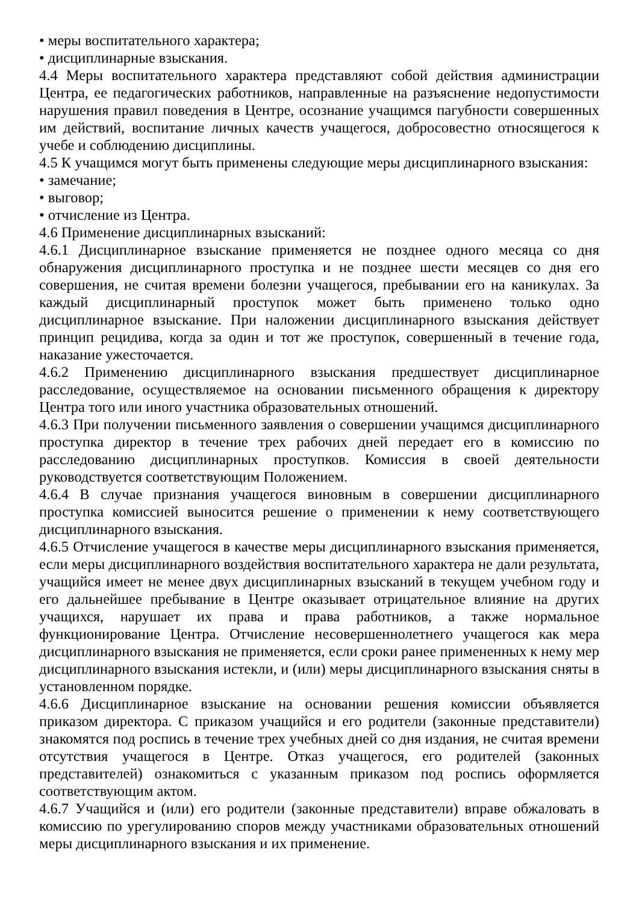• меры воспитательного характера;
• дисциплинарные взыскания.
4.4 Меры воспитательного характера представляют собой действия администрации Центра, ее педагогических работников, направленные на разъяснение недопустимости нарушения правил поведения в Центре, осознание учащимся пагубности совершенных им действий, воспитание личных качеств учащегося, добросовестно относящегося к учебе и соблюдению дисциплины.
4.5 К учащимся могут быть применены следующие меры дисциплинарного взыскания:
• замечание;
• выговор;
• отчисление из Центра.
4.6 Применение дисциплинарных взысканий:
4.6.1 Дисциплинарное взыскание применяется не позднее одного месяца со дня обнаружения дисциплинарного проступка и не позднее шести месяцев со дня его совершения, не считая времени болезни учащегося, пребывании его на каникулах. За каждый дисциплинарный проступок может быть применено только одно дисциплинарное взыскание. При наложении дисциплинарного взыскания действует принцип рецидива, когда за один и тот же проступок, совершенный в течение года, наказание ужесточается.
4.6.2 Применению дисциплинарного взыскания предшествует дисциплинарное расследование, осуществляемое на основании письменного обращения к директору Центра того или иного участника образовательных отношений.
4.6.3 При получении письменного заявления о совершении учащимся дисциплинарного проступка директор в течение трех рабочих дней передает его в комиссию по расследованию дисциплинарных проступков. Комиссия в своей деятельности руководствуется соответствующим Положением.
4.6.4 В случае признания учащегося виновным в совершении дисциплинарного проступка комиссией выносится решение о применении к нему соответствующего дисциплинарного взыскания.
4.6.5 Отчисление учащегося в качестве меры дисциплинарного взыскания применяется, если меры дисциплинарного воздействия воспитательного характера не дали результата, учащийся имеет не менее двух дисциплинарных взысканий в текущем учебном году и его дальнейшее пребывание в Центре оказывает отрицательное влияние на других учащихся, нарушает их права и права работников, а также нормальное функционирование Центра. Отчисление несовершеннолетнего учащегося как мера дисциплинарного взыскания не применяется, если сроки ранее примененных к нему мер дисциплинарного взыскания истекли, и (или) меры дисциплинарного взыскания сняты в установленном порядке.
4.6.6 Дисциплинарное взыскание на основании решения комиссии объявляется приказом директора. С приказом учащийся и его родители (законные представители) знакомятся под роспись в течение трех учебных дней со дня издания, не считая времени отсутствия учащегося в Центре. Отказ учащегося, его родителей (законных представителей) ознакомиться с указанным приказом под роспись оформляется соответствующим актом.
4.6.7 Учащийся и (или) его родители (законные представители) вправе обжаловать в комиссию по урегулированию споров между участниками образовательных отношений меры дисциплинарного взыскания и их применение.